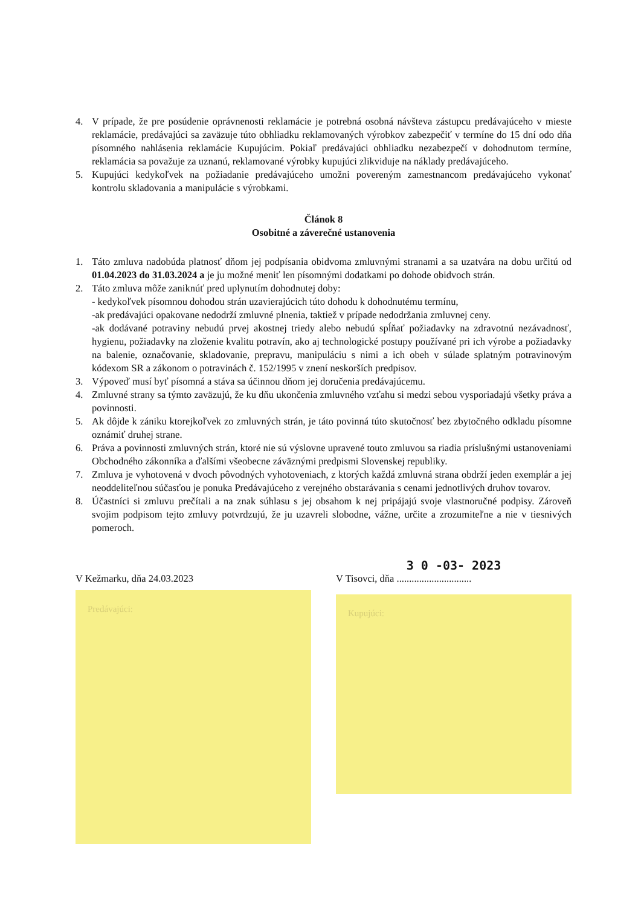4. V prípade, že pre posúdenie oprávnenosti reklamácie je potrebná osobná návšteva zástupcu predávajúceho v mieste reklamácie, predávajúci sa zaväzuje túto obhliadku reklamovaných výrobkov zabezpečiť v termíne do 15 dní odo dňa písomného nahlásenia reklamácie Kupujúcim. Pokiaľ predávajúci obhliadku nezabezpečí v dohodnutom termíne, reklamácia sa považuje za uznanú, reklamované výrobky kupujúci zlikviduje na náklady predávajúceho.
5. Kupujúci kedykoľvek na požiadanie predávajúceho umožni povereným zamestnancom predávajúceho vykonať kontrolu skladovania a manipulácie s výrobkami.
Článok 8
Osobitné a záverečné ustanovenia
1. Táto zmluva nadobúda platnosť dňom jej podpísania obidvoma zmluvnými stranami a sa uzatvára na dobu určitú od 01.04.2023 do 31.03.2024 a je ju možné meniť len písomnými dodatkami po dohode obidvoch strán.
2. Táto zmluva môže zaniknúť pred uplynutím dohodnutej doby:
- kedykoľvek písomnou dohodou strán uzavierajúcich túto dohodu k dohodnutému termínu,
-ak predávajúci opakovane nedodrží zmluvné plnenia, taktiež v prípade nedodržania zmluvnej ceny.
-ak dodávané potraviny nebudú prvej akostnej triedy alebo nebudú spĺňať požiadavky na zdravotnú nezávadnosť, hygienu, požiadavky na zloženie kvalitu potravín, ako aj technologické postupy používané pri ich výrobe a požiadavky na balenie, označovanie, skladovanie, prepravu, manipuláciu s nimi a ich obeh v súlade splatným potravinovým kódexom SR a zákonom o potravinách č. 152/1995 v znení neskorších predpisov.
3. Výpoveď musí byť písomná a stáva sa účinnou dňom jej doručenia predávajúcemu.
4. Zmluvné strany sa týmto zaväzujú, že ku dňu ukončenia zmluvného vzťahu si medzi sebou vysporiadajú všetky práva a povinnosti.
5. Ak dôjde k zániku ktorejkoľvek zo zmluvných strán, je táto povinná túto skutočnosť bez zbytočného odkladu písomne oznámiť druhej strane.
6. Práva a povinnosti zmluvných strán, ktoré nie sú výslovne upravené touto zmluvou sa riadia príslušnými ustanoveniami Obchodného zákonníka a ďalšími všeobecne záväznými predpismi Slovenskej republiky.
7. Zmluva je vyhotovená v dvoch pôvodných vyhotoveniach, z ktorých každá zmluvná strana obdrží jeden exemplár a jej neoddeliteľnou súčasťou je ponuka Predávajúceho z verejného obstarávania s cenami jednotlivých druhov tovarov.
8. Účastníci si zmluvu prečítali a na znak súhlasu s jej obsahom k nej pripájajú svoje vlastnoručné podpisy. Zároveň svojim podpisom tejto zmluvy potvrdzujú, že ju uzavreli slobodne, vážne, určite a zrozumiteľne a nie v tiesnivých pomeroch.
V Kežmarku, dňa 24.03.2023
Predávajúci:
3 0 -03- 2023
V Tisovci, dňa ..............................
Kupujúci: